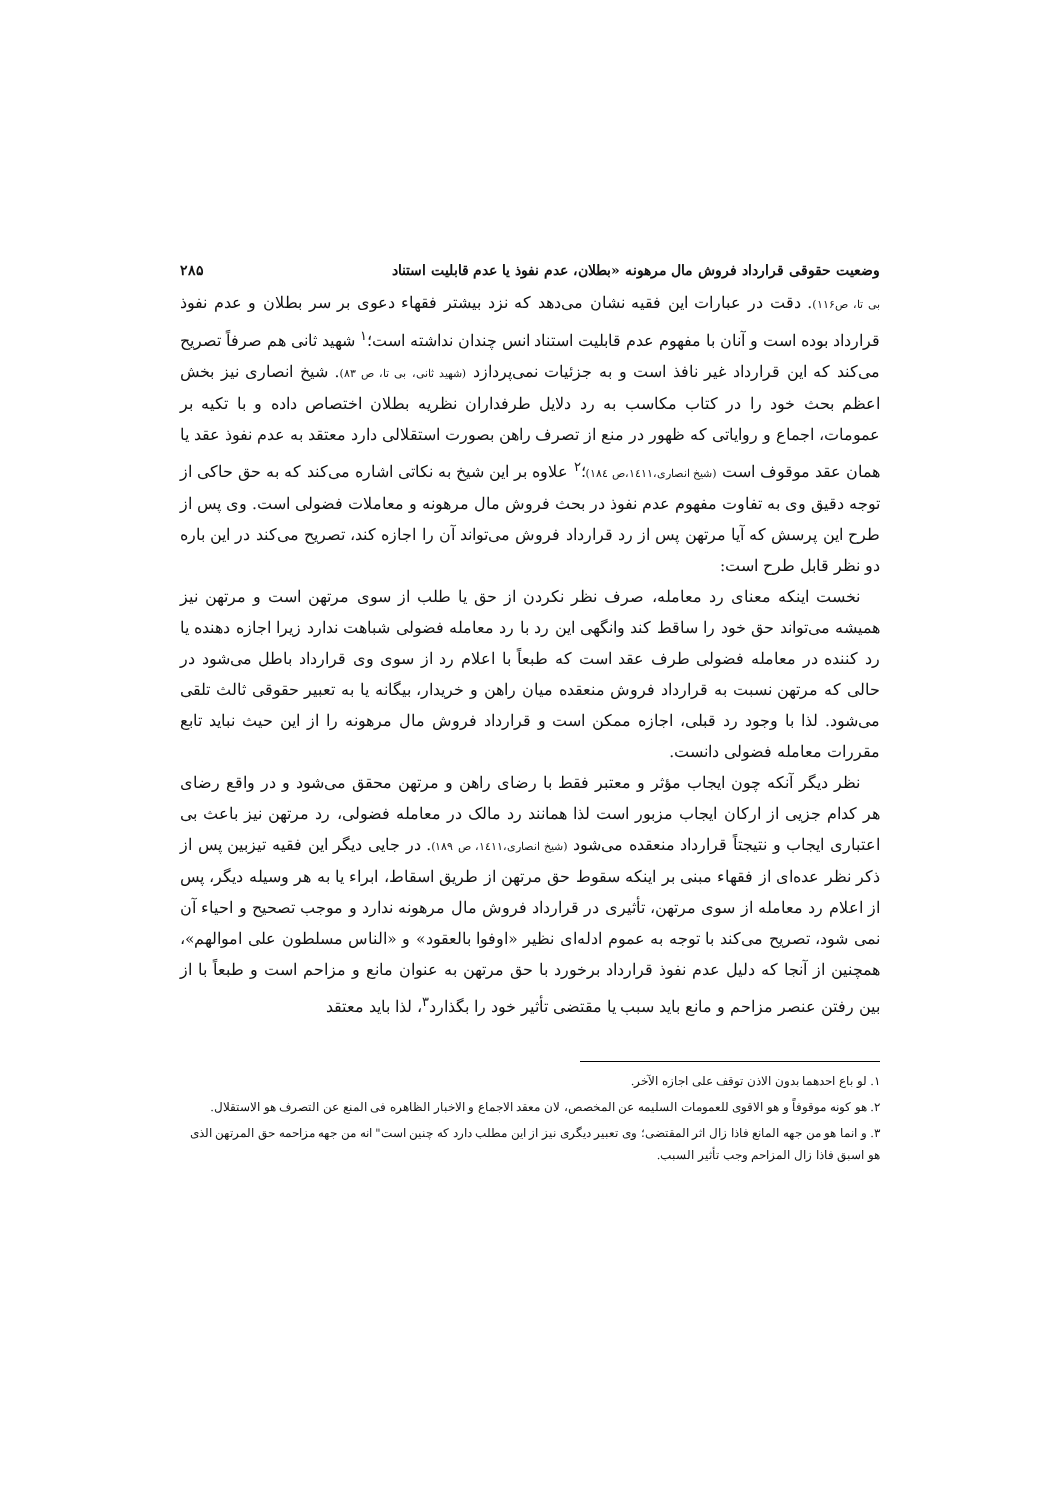وضعیت حقوقی قرارداد فروش مال مرهونه «بطلان، عدم نفوذ یا عدم قابلیت استناد ۲۸۵
بی تا، ص۱۱۶). دقت در عبارات این فقیه نشان می‌دهد که نزد بیشتر فقهاء دعوی بر سر بطلان و عدم نفوذ قرارداد بوده است و آنان با مفهوم عدم قابلیت استناد انس چندان نداشته است؛<sup>۱</sup> شهید ثانی هم صرفاً تصریح می‌کند که این قرارداد غیر نافذ است و به جزئیات نمی‌پردازد (شهید ثانی، بی تا، ص ۸۳). شیخ انصاری نیز بخش اعظم بحث خود را در کتاب مکاسب به رد دلایل طرفداران نظریه بطلان اختصاص داده و با تکیه بر عمومات، اجماع و روایاتی که ظهور در منع از تصرف راهن بصورت استقلالی دارد معتقد به عدم نفوذ عقد یا همان عقد موقوف است (شیخ انصاری،۱٤۱۱،ص ۱۸٤)؛<sup>۲</sup> علاوه بر این شیخ به نکاتی اشاره می‌کند که به حق حاکی از توجه دقیق وی به تفاوت مفهوم عدم نفوذ در بحث فروش مال مرهونه و معاملات فضولی است. وی پس از طرح این پرسش که آیا مرتهن پس از رد قرارداد فروش می‌تواند آن را اجازه کند، تصریح می‌کند در این باره دو نظر قابل طرح است:
نخست اینکه معنای رد معامله، صرف نظر نکردن از حق یا طلب از سوی مرتهن است و مرتهن نیز همیشه می‌تواند حق خود را ساقط کند وانگهی این رد با رد معامله فضولی شباهت ندارد زیرا اجازه دهنده یا رد کننده در معامله فضولی طرف عقد است که طبعاً با اعلام رد از سوی وی قرارداد باطل می‌شود در حالی که مرتهن نسبت به قرارداد فروش منعقده میان راهن و خریدار، بیگانه یا به تعبیر حقوقی ثالث تلقی می‌شود. لذا با وجود رد قبلی، اجازه ممکن است و قرارداد فروش مال مرهونه را از این حیث نباید تابع مقررات معامله فضولی دانست.
نظر دیگر آنکه چون ایجاب مؤثر و معتبر فقط با رضای راهن و مرتهن محقق می‌شود و در واقع رضای هر کدام جزیی از ارکان ایجاب مزبور است لذا همانند رد مالک در معامله فضولی، رد مرتهن نیز باعث بی اعتباری ایجاب و نتیجتاً قرارداد منعقده می‌شود (شیخ انصاری،۱٤۱۱، ص ۱۸۹). در جایی دیگر این فقیه تیزبین پس از ذکر نظر عده‌ای از فقهاء مبنی بر اینکه سقوط حق مرتهن از طریق اسقاط، ابراء یا به هر وسیله دیگر، پس از اعلام رد معامله از سوی مرتهن، تأثیری در قرارداد فروش مال مرهونه ندارد و موجب تصحیح و احیاء آن نمی شود، تصریح می‌کند با توجه به عموم ادله‌ای نظیر «اوفوا بالعقود» و «الناس مسلطون علی اموالهم»، همچنین از آنجا که دلیل عدم نفوذ قرارداد برخورد با حق مرتهن به عنوان مانع و مزاحم است و طبعاً با از بین رفتن عنصر مزاحم و مانع باید سبب یا مقتضی تأثیر خود را بگذارد<sup>۳</sup>، لذا باید معتقد
۱. لو باع احدهما بدون الاذن توقف علی اجازه الآخر.
۲. هو کونه موقوفاً و هو الاقوی للعمومات السلیمه عن المخصص، لان معقد الاجماع و الاخبار الظاهره فی المنع عن التصرف هو الاستقلال.
۳. و انما هو من جهه المانع فاذا زال اثر المقتضی؛ وی تعبیر دیگری نیز از این مطلب دارد که چنین است" انه من جهه مزاحمه حق المرتهن الذی هو اسبق فاذا زال المزاحم وجب تأثیر السبب.